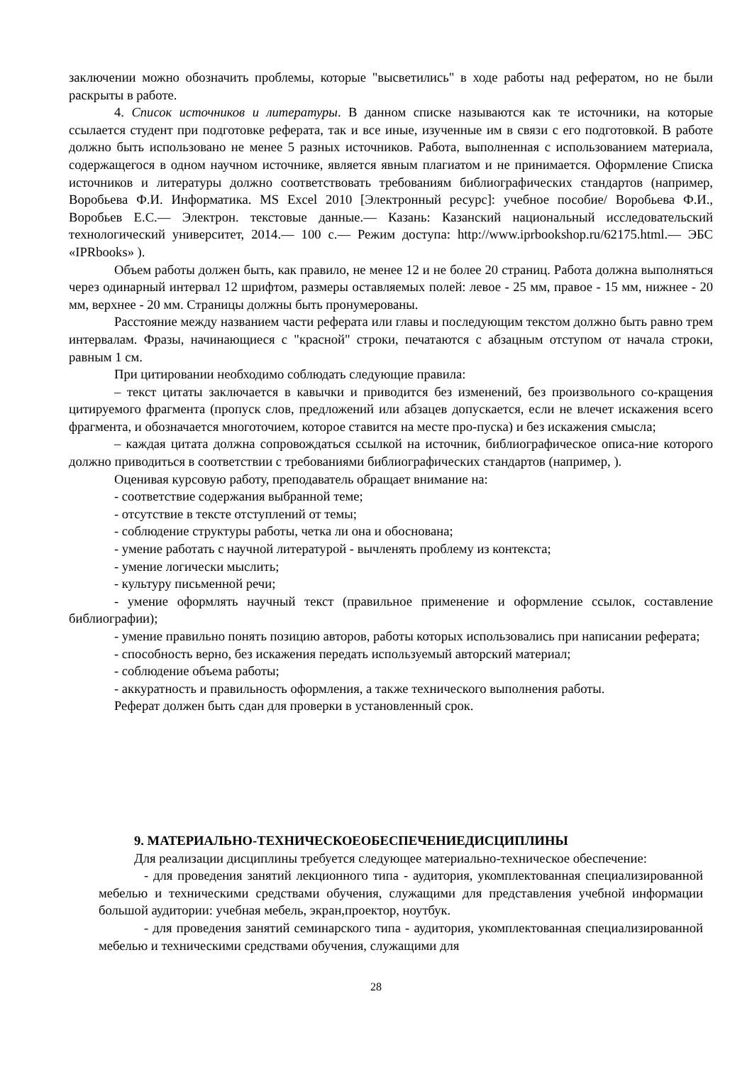заключении можно обозначить проблемы, которые "высветились" в ходе работы над рефератом, но не были раскрыты в работе.
4. Список источников и литературы. В данном списке называются как те источники, на которые ссылается студент при подготовке реферата, так и все иные, изученные им в связи с его подготовкой. В работе должно быть использовано не менее 5 разных источников. Работа, выполненная с использованием материала, содержащегося в одном научном источнике, является явным плагиатом и не принимается. Оформление Списка источников и литературы должно соответствовать требованиям библиографических стандартов (например, Воробьева Ф.И. Информатика. MS Excel 2010 [Электронный ресурс]: учебное пособие/ Воробьева Ф.И., Воробьев Е.С.— Электрон. текстовые данные.— Казань: Казанский национальный исследовательский технологический университет, 2014.— 100 с.— Режим доступа: http://www.iprbookshop.ru/62175.html.— ЭБС «IPRbooks» ).
Объем работы должен быть, как правило, не менее 12 и не более 20 страниц. Работа должна выполняться через одинарный интервал 12 шрифтом, размеры оставляемых полей: левое - 25 мм, правое - 15 мм, нижнее - 20 мм, верхнее - 20 мм. Страницы должны быть пронумерованы.
Расстояние между названием части реферата или главы и последующим текстом должно быть равно трем интервалам. Фразы, начинающиеся с "красной" строки, печатаются с абзацным отступом от начала строки, равным 1 см.
При цитировании необходимо соблюдать следующие правила:
– текст цитаты заключается в кавычки и приводится без изменений, без произвольного со-кращения цитируемого фрагмента (пропуск слов, предложений или абзацев допускается, если не влечет искажения всего фрагмента, и обозначается многоточием, которое ставится на месте про-пуска) и без искажения смысла;
– каждая цитата должна сопровождаться ссылкой на источник, библиографическое описа-ние которого должно приводиться в соответствии с требованиями библиографических стандартов (например, ).
Оценивая курсовую работу, преподаватель обращает внимание на:
- соответствие содержания выбранной теме;
- отсутствие в тексте отступлений от темы;
- соблюдение структуры работы, четка ли она и обоснована;
- умение работать с научной литературой - вычленять проблему из контекста;
- умение логически мыслить;
- культуру письменной речи;
- умение оформлять научный текст (правильное применение и оформление ссылок, составление библиографии);
- умение правильно понять позицию авторов, работы которых использовались при написании реферата;
- способность верно, без искажения передать используемый авторский материал;
- соблюдение объема работы;
- аккуратность и правильность оформления, а также технического выполнения работы.
Реферат должен быть сдан для проверки в установленный срок.
9. МАТЕРИАЛЬНО-ТЕХНИЧЕСКОЕОБЕСПЕЧЕНИЕДИСЦИПЛИНЫ
Для реализации дисциплины требуется следующее материально-техническое обеспечение:
- для проведения занятий лекционного типа - аудитория, укомплектованная специализированной мебелью и техническими средствами обучения, служащими для представления учебной информации большой аудитории: учебная мебель, экран,проектор, ноутбук.
- для проведения занятий семинарского типа - аудитория, укомплектованная специализированной мебелью и техническими средствами обучения, служащими для
28